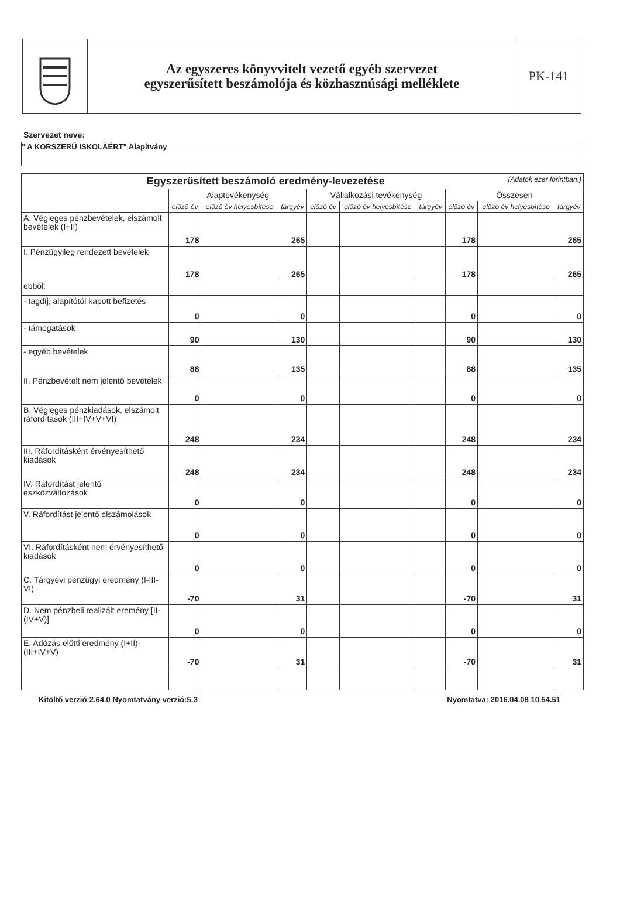Az egyszeres könyvvitelt vezető egyéb szervezet
egyszerűsített beszámolója és közhasznúsági melléklete
PK-141
Szervezet neve:
" A KORSZERŰ ISKOLÁÉRT" Alapítvány
| Egyszerűsített beszámoló eredmény-levezetése (Adatok ezer forintban.) | | | | | | | | | |
| --- | --- | --- | --- | --- | --- | --- | --- | --- | --- |
| | Alaptevékenység | | | Vállalkozási tevékenység | | | Összesen | | |
| | előző év | előző év helyesbítése | tárgyév | előző év | előző év helyesbítése | tárgyév | előző év | előző év helyesbítése | tárgyév |
| A. Végleges pénzbevételek, elszámolt bevételek (I+II) | 178 | | 265 | | | | 178 | | 265 |
| I. Pénzügyileg rendezett bevételek | 178 | | 265 | | | | 178 | | 265 |
| ebből: | | | | | | | | | |
| - tagdíj, alapítótól kapott befizetés | 0 | | 0 | | | | 0 | | 0 |
| - támogatások | 90 | | 130 | | | | 90 | | 130 |
| - egyéb bevételek | 88 | | 135 | | | | 88 | | 135 |
| II. Pénzbevételt nem jelentő bevételek | 0 | | 0 | | | | 0 | | 0 |
| B. Végleges pénzkiadások, elszámolt ráfordítások (III+IV+V+VI) | 248 | | 234 | | | | 248 | | 234 |
| III. Ráfordításként érvényesíthető kiadások | 248 | | 234 | | | | 248 | | 234 |
| IV. Ráfordítást jelentő eszközváltozások | 0 | | 0 | | | | 0 | | 0 |
| V. Ráfordítást jelentő elszámolások | 0 | | 0 | | | | 0 | | 0 |
| VI. Ráfordításként nem érvényesíthető kiadások | 0 | | 0 | | | | 0 | | 0 |
| C. Tárgyévi pénzügyi eredmény (I-III-VI) | -70 | | 31 | | | | -70 | | 31 |
| D. Nem pénzbeli realizált eremény [II-(IV+V)] | 0 | | 0 | | | | 0 | | 0 |
| E. Adózás előtti eredmény (I+II)-(III+IV+V) | -70 | | 31 | | | | -70 | | 31 |
Kitöltő verzió:2.64.0 Nyomtatvány verzió:5.3 Nyomtatva: 2016.04.08 10.54.51